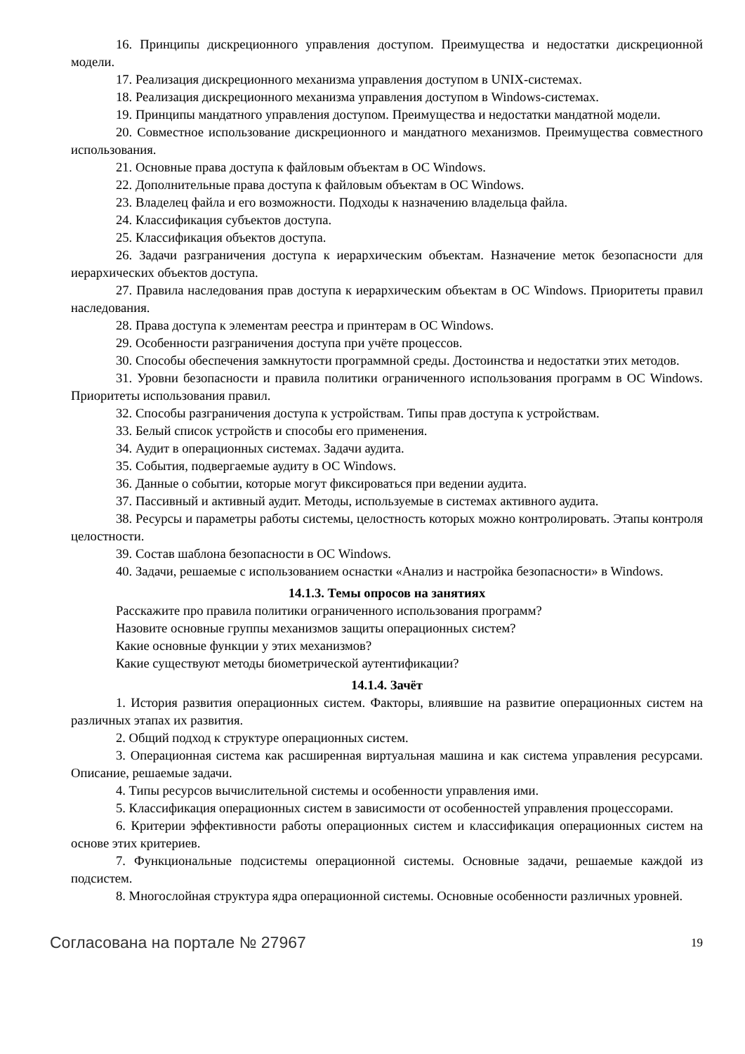16. Принципы дискреционного управления доступом. Преимущества и недостатки дискреционной модели.
17. Реализация дискреционного механизма управления доступом в UNIX-системах.
18. Реализация дискреционного механизма управления доступом в Windows-системах.
19. Принципы мандатного управления доступом. Преимущества и недостатки мандатной модели.
20. Совместное использование дискреционного и мандатного механизмов. Преимущества совместного использования.
21. Основные права доступа к файловым объектам в ОС Windows.
22. Дополнительные права доступа к файловым объектам в ОС Windows.
23. Владелец файла и его возможности. Подходы к назначению владельца файла.
24. Классификация субъектов доступа.
25. Классификация объектов доступа.
26. Задачи разграничения доступа к иерархическим объектам. Назначение меток безопасности для иерархических объектов доступа.
27. Правила наследования прав доступа к иерархическим объектам в ОС Windows. Приоритеты правил наследования.
28. Права доступа к элементам реестра и принтерам в ОС Windows.
29. Особенности разграничения доступа при учёте процессов.
30. Способы обеспечения замкнутости программной среды. Достоинства и недостатки этих методов.
31. Уровни безопасности и правила политики ограниченного использования программ в ОС Windows. Приоритеты использования правил.
32. Способы разграничения доступа к устройствам. Типы прав доступа к устройствам.
33. Белый список устройств и способы его применения.
34. Аудит в операционных системах. Задачи аудита.
35. События, подвергаемые аудиту в ОС Windows.
36. Данные о событии, которые могут фиксироваться при ведении аудита.
37. Пассивный и активный аудит. Методы, используемые в системах активного аудита.
38. Ресурсы и параметры работы системы, целостность которых можно контролировать. Этапы контроля целостности.
39. Состав шаблона безопасности в ОС Windows.
40. Задачи, решаемые с использованием оснастки «Анализ и настройка безопасности» в Windows.
14.1.3. Темы опросов на занятиях
Расскажите про правила политики ограниченного использования программ?
Назовите основные группы механизмов защиты операционных систем?
Какие основные функции у этих механизмов?
Какие существуют методы биометрической аутентификации?
14.1.4. Зачёт
1. История развития операционных систем. Факторы, влиявшие на развитие операционных систем на различных этапах их развития.
2. Общий подход к структуре операционных систем.
3. Операционная система как расширенная виртуальная машина и как система управления ресурсами. Описание, решаемые задачи.
4. Типы ресурсов вычислительной системы и особенности управления ими.
5. Классификация операционных систем в зависимости от особенностей управления процессорами.
6. Критерии эффективности работы операционных систем и классификация операционных систем на основе этих критериев.
7. Функциональные подсистемы операционной системы. Основные задачи, решаемые каждой из подсистем.
8. Многослойная структура ядра операционной системы. Основные особенности различных уровней.
Согласована на портале № 27967 19